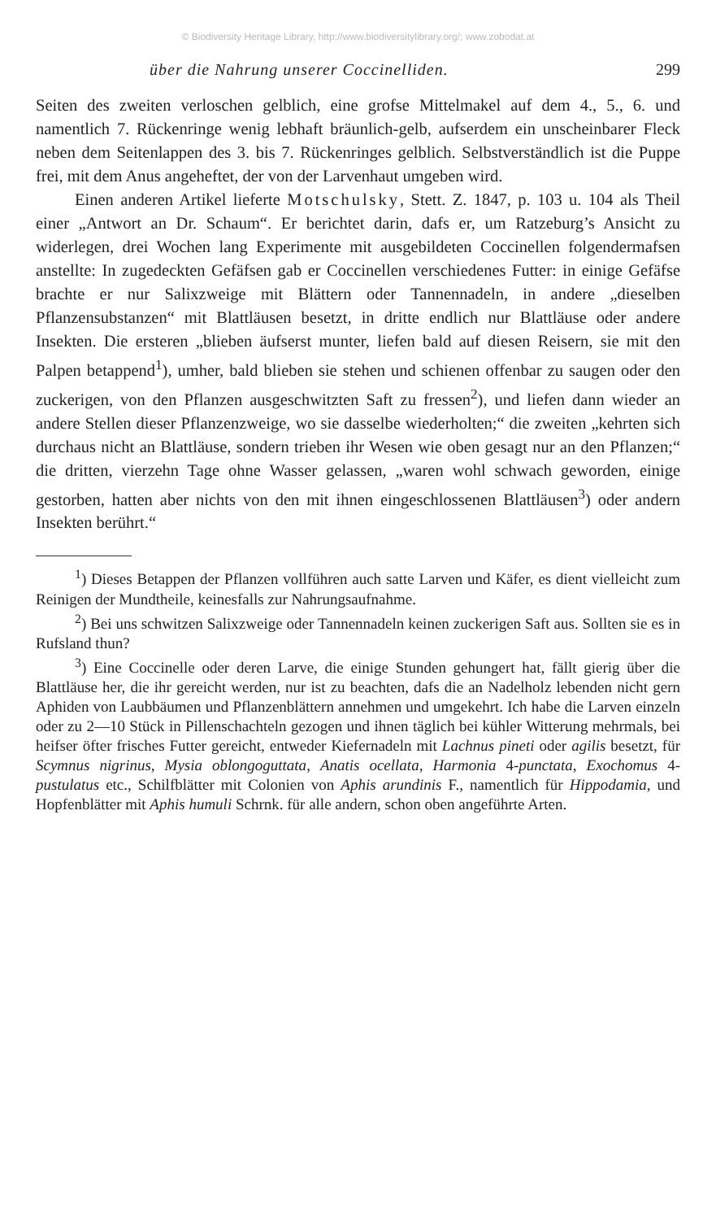© Biodiversity Heritage Library, http://www.biodiversitylibrary.org/; www.zobodat.at
über die Nahrung unserer Coccinelliden. 299
Seiten des zweiten verloschen gelblich, eine grofse Mittelmakel auf dem 4., 5., 6. und namentlich 7. Rückenringe wenig lebhaft bräunlich-gelb, aufserdem ein unscheinbarer Fleck neben dem Seitenlappen des 3. bis 7. Rückenringes gelblich. Selbstverständlich ist die Puppe frei, mit dem Anus angeheftet, der von der Larvenhaut umgeben wird.
Einen anderen Artikel lieferte Motschulsky, Stett. Z. 1847, p. 103 u. 104 als Theil einer „Antwort an Dr. Schaum“. Er berichtet darin, dafs er, um Ratzeburg’s Ansicht zu widerlegen, drei Wochen lang Experimente mit ausgebildeten Coccinellen folgendermafsen anstellte: In zugedeckten Gefäfsen gab er Coccinellen verschiedenes Futter: in einige Gefäfse brachte er nur Salixzweige mit Blättern oder Tannennadeln, in andere „dieselben Pflanzensubstanzen“ mit Blattläusen besetzt, in dritte endlich nur Blattläuse oder andere Insekten. Die ersteren „blieben äufserst munter, liefen bald auf diesen Reisern, sie mit den Palpen betappend<sup>1</sup>), umher, bald blieben sie stehen und schienen offenbar zu saugen oder den zuckerigen, von den Pflanzen ausgeschwitzten Saft zu fressen<sup>2</sup>), und liefen dann wieder an andere Stellen dieser Pflanzenzweige, wo sie dasselbe wiederholten;“ die zweiten „kehrten sich durchaus nicht an Blattläuse, sondern trieben ihr Wesen wie oben gesagt nur an den Pflanzen;“ die dritten, vierzehn Tage ohne Wasser gelassen, „waren wohl schwach geworden, einige gestorben, hatten aber nichts von den mit ihnen eingeschlossenen Blattläusen<sup>3</sup>) oder andern Insekten berührt.“
<sup>1</sup>) Dieses Betappen der Pflanzen vollführen auch satte Larven und Käfer, es dient vielleicht zum Reinigen der Mundtheile, keinesfalls zur Nahrungsaufnahme.
<sup>2</sup>) Bei uns schwitzen Salixzweige oder Tannennadeln keinen zuckerigen Saft aus. Sollten sie es in Rufsland thun?
<sup>3</sup>) Eine Coccinelle oder deren Larve, die einige Stunden gehungert hat, fällt gierig über die Blattläuse her, die ihr gereicht werden, nur ist zu beachten, dafs die an Nadelholz lebenden nicht gern Aphiden von Laubbäumen und Pflanzenblättern annehmen und umgekehrt. Ich habe die Larven einzeln oder zu 2—10 Stück in Pillenschachteln gezogen und ihnen täglich bei kühler Witterung mehrmals, bei heifser öfter frisches Futter gereicht, entweder Kiefernadeln mit Lachnus pineti oder agilis besetzt, für Scymnus nigrinus, Mysia oblongoguttata, Anatis ocellata, Harmonia 4-punctata, Exochomus 4-pustulatus etc., Schilfblätter mit Colonien von Aphis arundinis F., namentlich für Hippodamia, und Hopfenblätter mit Aphis humuli Schrnk. für alle andern, schon oben angeführte Arten.